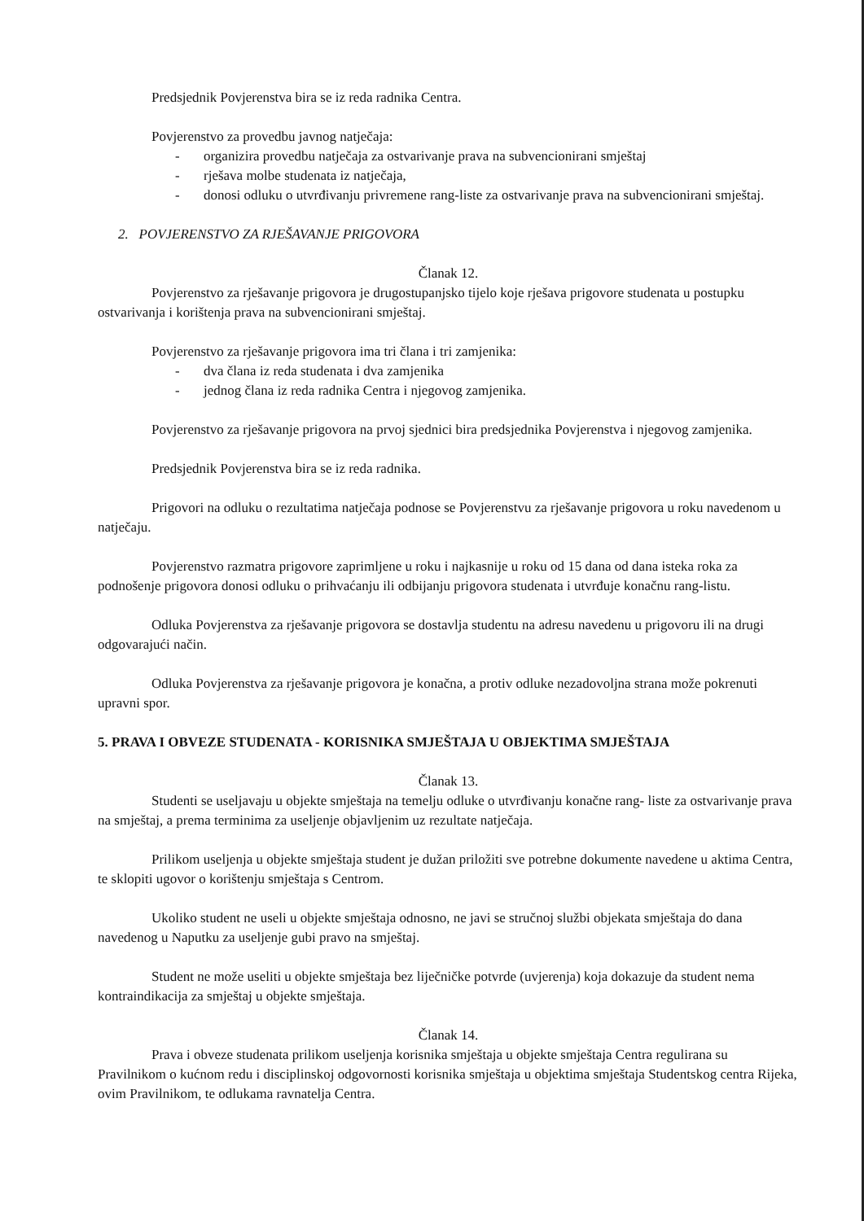Predsjednik Povjerenstva bira se iz reda radnika Centra.
Povjerenstvo za provedbu javnog natječaja:
- organizira provedbu natječaja za ostvarivanje prava na subvencionirani smještaj
- rješava molbe studenata iz natječaja,
- donosi odluku o utvrđivanju privremene rang-liste za ostvarivanje prava na subvencionirani smještaj.
2. POVJERENSTVO ZA RJEŠAVANJE PRIGOVORA
Članak 12.
Povjerenstvo za rješavanje prigovora je drugostupanjsko tijelo koje rješava prigovore studenata u postupku ostvarivanja i korištenja prava na subvencionirani smještaj.
Povjerenstvo za rješavanje prigovora ima tri člana i tri zamjenika:
- dva člana iz reda studenata i dva zamjenika
- jednog člana iz reda radnika Centra i njegovog zamjenika.
Povjerenstvo za rješavanje prigovora na prvoj sjednici bira predsjednika Povjerenstva i njegovog zamjenika.
Predsjednik Povjerenstva bira se iz reda radnika.
Prigovori na odluku o rezultatima natječaja podnose se Povjerenstvu za rješavanje prigovora u roku navedenom u natječaju.
Povjerenstvo razmatra prigovore zaprimljene u roku i najkasnije u roku od 15 dana od dana isteka roka za podnošenje prigovora donosi odluku o prihvaćanju ili odbijanju prigovora studenata i utvrđuje konačnu rang-listu.
Odluka Povjerenstva za rješavanje prigovora se dostavlja studentu na adresu navedenu u prigovoru ili na drugi odgovarajući način.
Odluka Povjerenstva za rješavanje prigovora je konačna, a protiv odluke nezadovoljna strana može pokrenuti upravni spor.
5. PRAVA I OBVEZE STUDENATA - KORISNIKA SMJEŠTAJA U OBJEKTIMA SMJEŠTAJA
Članak 13.
Studenti se useljavaju u objekte smještaja na temelju odluke o utvrđivanju konačne rang- liste za ostvarivanje prava na smještaj, a prema terminima za useljenje objavljenim uz rezultate natječaja.
Prilikom useljenja u objekte smještaja student je dužan priložiti sve potrebne dokumente navedene u aktima Centra, te sklopiti ugovor o korištenju smještaja s Centrom.
Ukoliko student ne useli u objekte smještaja odnosno, ne javi se stručnoj službi objekata smještaja do dana navedenog u Naputku za useljenje gubi pravo na smještaj.
Student ne može useliti u objekte smještaja bez liječničke potvrde (uvjerenja) koja dokazuje da student nema kontraindikacija za smještaj u objekte smještaja.
Članak 14.
Prava i obveze studenata prilikom useljenja korisnika smještaja u objekte smještaja Centra regulirana su Pravilnikom o kućnom redu i disciplinskoj odgovornosti korisnika smještaja u objektima smještaja Studentskog centra Rijeka, ovim Pravilnikom, te odlukama ravnatelja Centra.